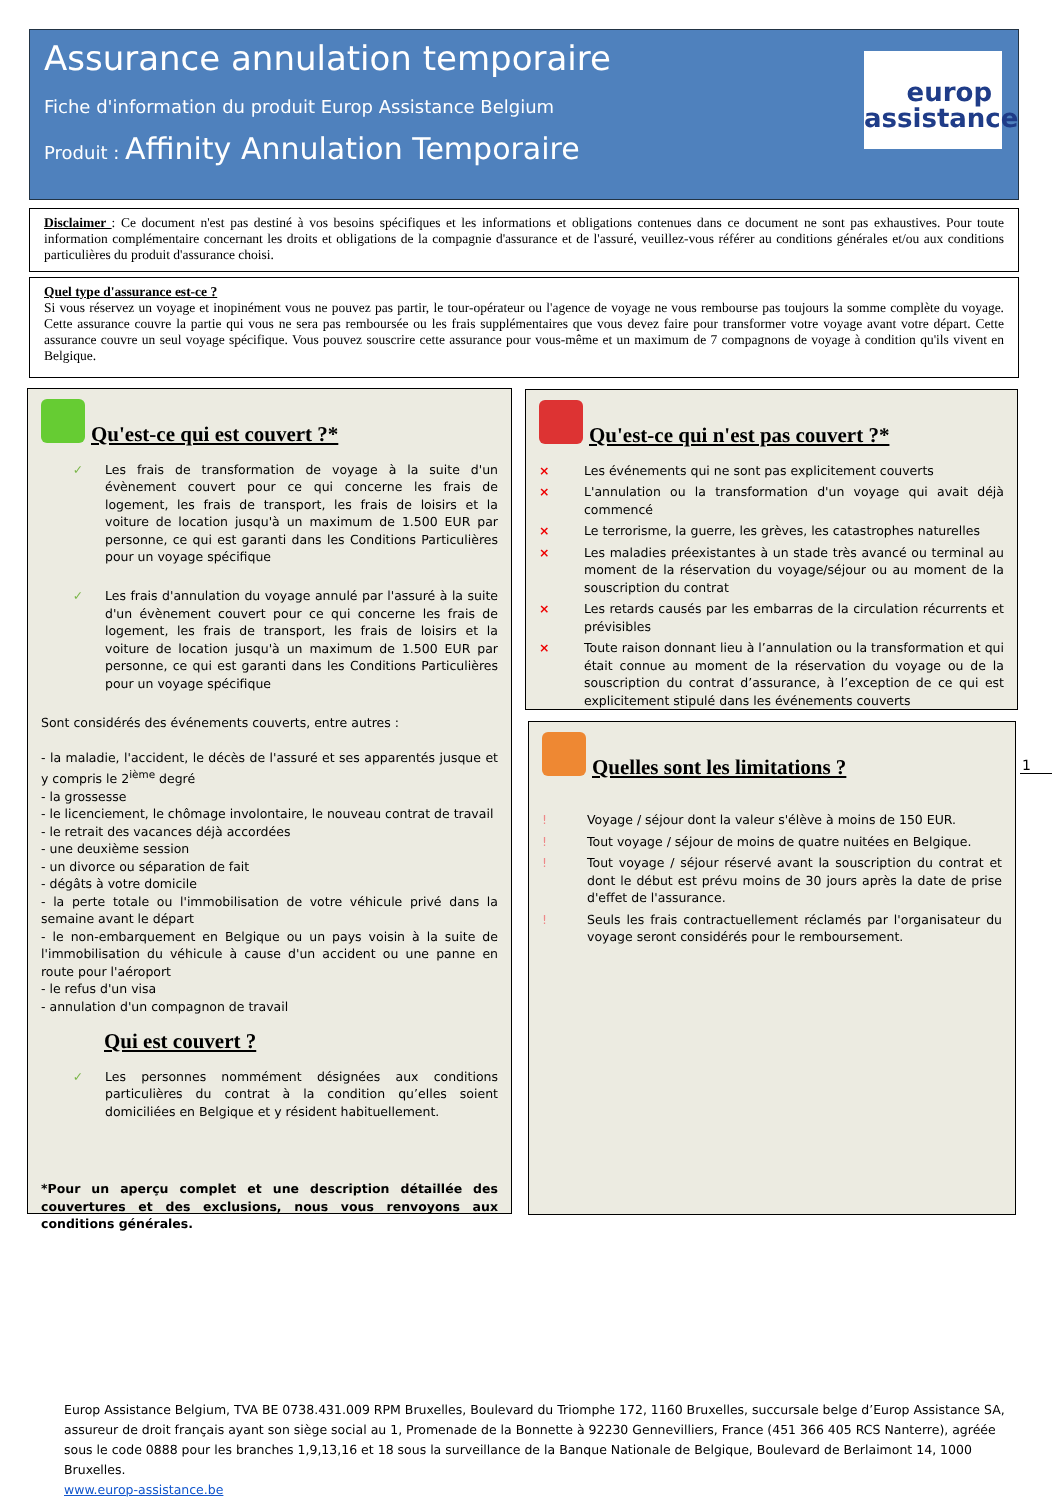Assurance annulation temporaire
Fiche d'information du produit Europ Assistance Belgium
Produit : Affinity Annulation Temporaire
europ
assistance
Disclaimer : Ce document n'est pas destiné à vos besoins spécifiques et les informations et obligations contenues dans ce document ne sont pas exhaustives. Pour toute information complémentaire concernant les droits et obligations de la compagnie d'assurance et de l'assuré, veuillez-vous référer au conditions générales et/ou aux conditions particulières du produit d'assurance choisi.
Quel type d'assurance est-ce ?
Si vous réservez un voyage et inopinément vous ne pouvez pas partir, le tour-opérateur ou l'agence de voyage ne vous rembourse pas toujours la somme complète du voyage. Cette assurance couvre la partie qui vous ne sera pas remboursée ou les frais supplémentaires que vous devez faire pour transformer votre voyage avant votre départ. Cette assurance couvre un seul voyage spécifique. Vous pouvez souscrire cette assurance pour vous-même et un maximum de 7 compagnons de voyage à condition qu'ils vivent en Belgique.
Qu'est-ce qui est couvert ?*
✓ Les frais de transformation de voyage à la suite d'un évènement couvert pour ce qui concerne les frais de logement, les frais de transport, les frais de loisirs et la voiture de location jusqu'à un maximum de 1.500 EUR par personne, ce qui est garanti dans les Conditions Particulières pour un voyage spécifique
✓ Les frais d'annulation du voyage annulé par l'assuré à la suite d'un évènement couvert pour ce qui concerne les frais de logement, les frais de transport, les frais de loisirs et la voiture de location jusqu'à un maximum de 1.500 EUR par personne, ce qui est garanti dans les Conditions Particulières pour un voyage spécifique
Sont considérés des événements couverts, entre autres :
- la maladie, l'accident, le décès de l'assuré et ses apparentés jusque et y compris le 2<sup>ième</sup> degré
- la grossesse
- le licenciement, le chômage involontaire, le nouveau contrat de travail
- le retrait des vacances déjà accordées
- une deuxième session
- un divorce ou séparation de fait
- dégâts à votre domicile
- la perte totale ou l'immobilisation de votre véhicule privé dans la semaine avant le départ
- le non-embarquement en Belgique ou un pays voisin à la suite de l'immobilisation du véhicule à cause d'un accident ou une panne en route pour l'aéroport
- le refus d'un visa
- annulation d'un compagnon de travail
Qui est couvert ?
✓ Les personnes nommément désignées aux conditions particulières du contrat à la condition qu’elles soient domiciliées en Belgique et y résident habituellement.
*Pour un aperçu complet et une description détaillée des couvertures et des exclusions, nous vous renvoyons aux conditions générales.
Qu'est-ce qui n'est pas couvert ?*
× Les événements qui ne sont pas explicitement couverts
× L'annulation ou la transformation d'un voyage qui avait déjà commencé
× Le terrorisme, la guerre, les grèves, les catastrophes naturelles
× Les maladies préexistantes à un stade très avancé ou terminal au moment de la réservation du voyage/séjour ou au moment de la souscription du contrat
× Les retards causés par les embarras de la circulation récurrents et prévisibles
× Toute raison donnant lieu à l’annulation ou la transformation et qui était connue au moment de la réservation du voyage ou de la souscription du contrat d’assurance, à l’exception de ce qui est explicitement stipulé dans les événements couverts
Quelles sont les limitations ?
! Voyage / séjour dont la valeur s'élève à moins de 150 EUR.
! Tout voyage / séjour de moins de quatre nuitées en Belgique.
! Tout voyage / séjour réservé avant la souscription du contrat et dont le début est prévu moins de 30 jours après la date de prise d'effet de l'assurance.
! Seuls les frais contractuellement réclamés par l'organisateur du voyage seront considérés pour le remboursement.
1
Europ Assistance Belgium, TVA BE 0738.431.009 RPM Bruxelles, Boulevard du Triomphe 172, 1160 Bruxelles, succursale belge d’Europ Assistance SA, assureur de droit français ayant son siège social au 1, Promenade de la Bonnette à 92230 Gennevilliers, France (451 366 405 RCS Nanterre), agréée sous le code 0888 pour les branches 1,9,13,16 et 18 sous la surveillance de la Banque Nationale de Belgique, Boulevard de Berlaimont 14, 1000 Bruxelles.
www.europ-assistance.be